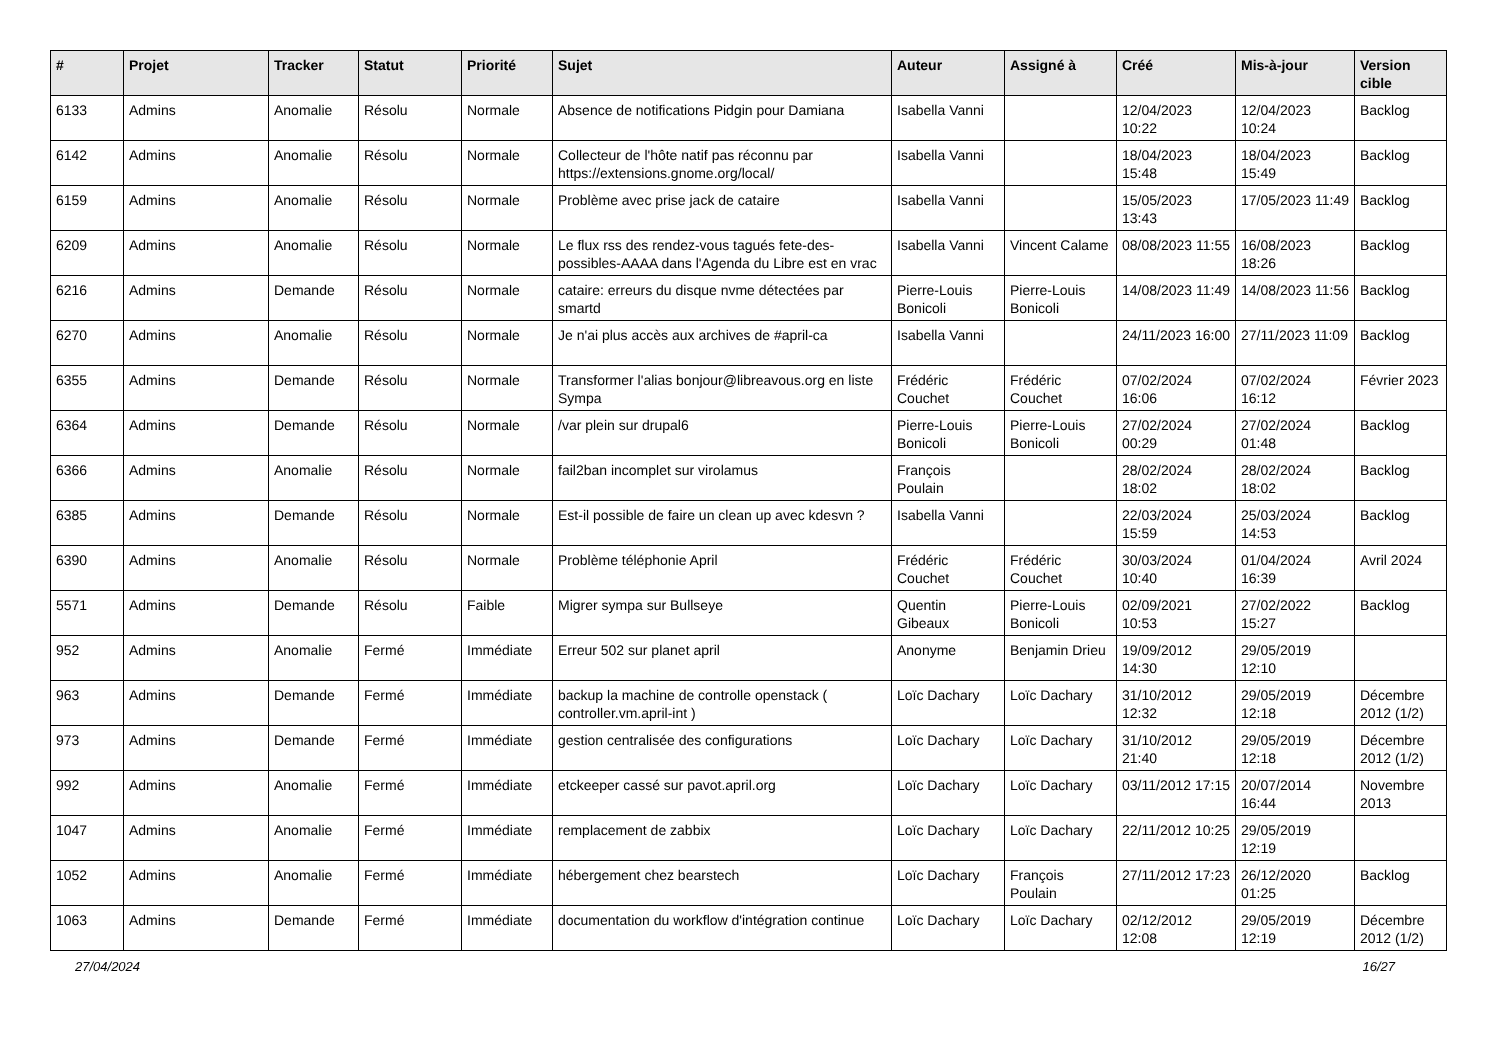| # | Projet | Tracker | Statut | Priorité | Sujet | Auteur | Assigné à | Créé | Mis-à-jour | Version cible |
| --- | --- | --- | --- | --- | --- | --- | --- | --- | --- | --- |
| 6133 | Admins | Anomalie | Résolu | Normale | Absence de notifications Pidgin pour Damiana | Isabella Vanni | | 12/04/2023 10:22 | 12/04/2023 10:24 | Backlog |
| 6142 | Admins | Anomalie | Résolu | Normale | Collecteur de l'hôte natif pas réconnu par https://extensions.gnome.org/local/ | Isabella Vanni | | 18/04/2023 15:48 | 18/04/2023 15:49 | Backlog |
| 6159 | Admins | Anomalie | Résolu | Normale | Problème avec prise jack de cataire | Isabella Vanni | | 15/05/2023 13:43 | 17/05/2023 11:49 | Backlog |
| 6209 | Admins | Anomalie | Résolu | Normale | Le flux rss des rendez-vous tagués fete-des-possibles-AAAA dans l'Agenda du Libre est en vrac | Isabella Vanni | Vincent Calame | 08/08/2023 11:55 | 16/08/2023 18:26 | Backlog |
| 6216 | Admins | Demande | Résolu | Normale | cataire: erreurs du disque nvme détectées par smartd | Pierre-Louis Bonicoli | Pierre-Louis Bonicoli | 14/08/2023 11:49 | 14/08/2023 11:56 | Backlog |
| 6270 | Admins | Anomalie | Résolu | Normale | Je n'ai plus accès aux archives de #april-ca | Isabella Vanni | | 24/11/2023 16:00 | 27/11/2023 11:09 | Backlog |
| 6355 | Admins | Demande | Résolu | Normale | Transformer l'alias bonjour@libreavous.org en liste Sympa | Frédéric Couchet | Frédéric Couchet | 07/02/2024 16:06 | 07/02/2024 16:12 | Février 2023 |
| 6364 | Admins | Demande | Résolu | Normale | /var plein sur drupal6 | Pierre-Louis Bonicoli | Pierre-Louis Bonicoli | 27/02/2024 00:29 | 27/02/2024 01:48 | Backlog |
| 6366 | Admins | Anomalie | Résolu | Normale | fail2ban incomplet sur virolamus | François Poulain | | 28/02/2024 18:02 | 28/02/2024 18:02 | Backlog |
| 6385 | Admins | Demande | Résolu | Normale | Est-il possible de faire un clean up avec kdesvn ? | Isabella Vanni | | 22/03/2024 15:59 | 25/03/2024 14:53 | Backlog |
| 6390 | Admins | Anomalie | Résolu | Normale | Problème téléphonie April | Frédéric Couchet | Frédéric Couchet | 30/03/2024 10:40 | 01/04/2024 16:39 | Avril 2024 |
| 5571 | Admins | Demande | Résolu | Faible | Migrer sympa sur Bullseye | Quentin Gibeaux | Pierre-Louis Bonicoli | 02/09/2021 10:53 | 27/02/2022 15:27 | Backlog |
| 952 | Admins | Anomalie | Fermé | Immédiate | Erreur 502 sur planet april | Anonyme | Benjamin Drieu | 19/09/2012 14:30 | 29/05/2019 12:10 | |
| 963 | Admins | Demande | Fermé | Immédiate | backup la machine de controlle openstack ( controller.vm.april-int ) | Loïc Dachary | Loïc Dachary | 31/10/2012 12:32 | 29/05/2019 12:18 | Décembre 2012 (1/2) |
| 973 | Admins | Demande | Fermé | Immédiate | gestion centralisée des configurations | Loïc Dachary | Loïc Dachary | 31/10/2012 21:40 | 29/05/2019 12:18 | Décembre 2012 (1/2) |
| 992 | Admins | Anomalie | Fermé | Immédiate | etckeeper cassé sur pavot.april.org | Loïc Dachary | Loïc Dachary | 03/11/2012 17:15 | 20/07/2014 16:44 | Novembre 2013 |
| 1047 | Admins | Anomalie | Fermé | Immédiate | remplacement de zabbix | Loïc Dachary | Loïc Dachary | 22/11/2012 10:25 | 29/05/2019 12:19 | |
| 1052 | Admins | Anomalie | Fermé | Immédiate | hébergement chez bearstech | Loïc Dachary | François Poulain | 27/11/2012 17:23 | 26/12/2020 01:25 | Backlog |
| 1063 | Admins | Demande | Fermé | Immédiate | documentation du workflow d'intégration continue | Loïc Dachary | Loïc Dachary | 02/12/2012 12:08 | 29/05/2019 12:19 | Décembre 2012 (1/2) |
27/04/2024 16/27